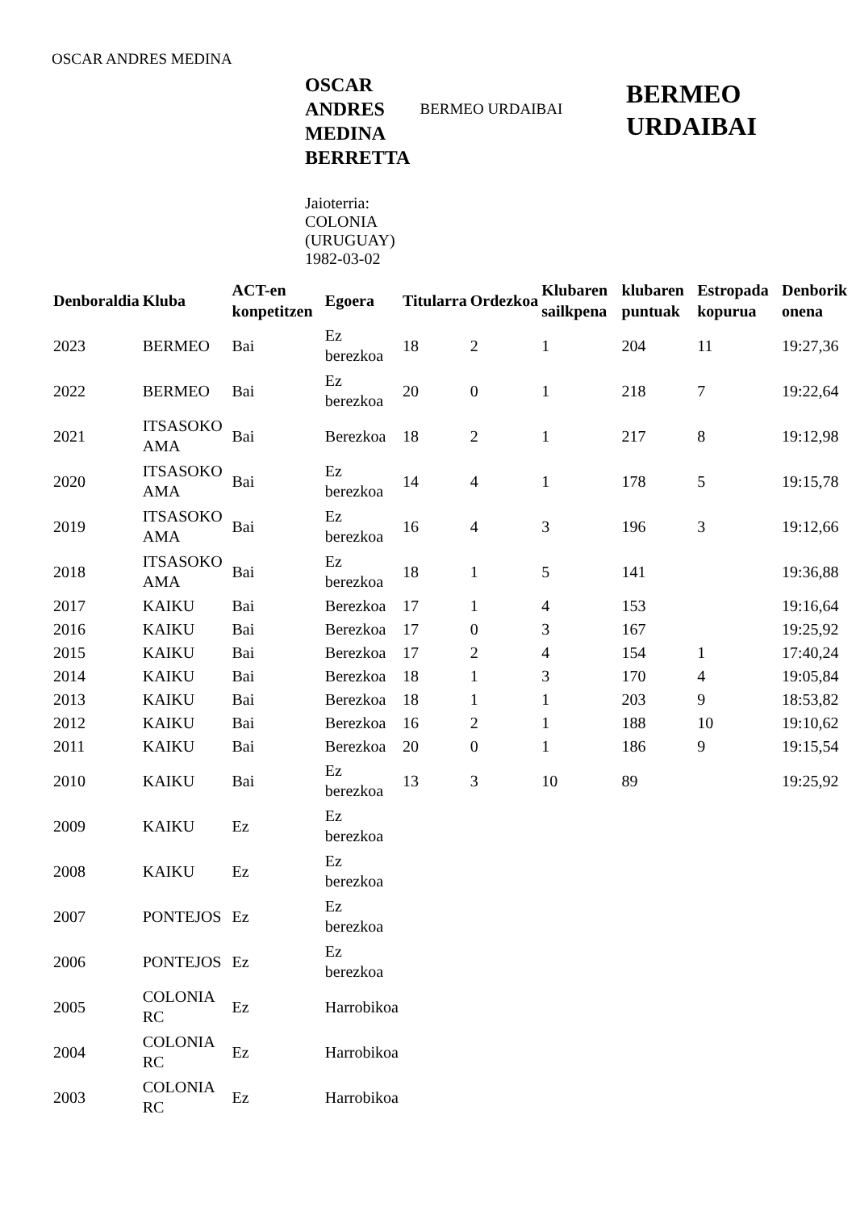OSCAR ANDRES MEDINA
OSCAR ANDRES MEDINA BERRETTA
Jaioterria: COLONIA (URUGUAY) 1982-03-02
BERMEO URDAIBAI
BERMEO URDAIBAI
| Denboraldia | Kluba | ACT-en konpetitzen | Egoera | Titularra | Ordezkoa | Klubaren sailkpena | klubaren puntuak | Estropada kopurua | Denborik onena |
| --- | --- | --- | --- | --- | --- | --- | --- | --- | --- |
| 2023 | BERMEO | Bai | Ez berezkoa | 18 | 2 | 1 | 204 | 11 | 19:27,36 |
| 2022 | BERMEO | Bai | Ez berezkoa | 20 | 0 | 1 | 218 | 7 | 19:22,64 |
| 2021 | ITSASOKO AMA | Bai | Berezkoa | 18 | 2 | 1 | 217 | 8 | 19:12,98 |
| 2020 | ITSASOKO AMA | Bai | Ez berezkoa | 14 | 4 | 1 | 178 | 5 | 19:15,78 |
| 2019 | ITSASOKO AMA | Bai | Ez berezkoa | 16 | 4 | 3 | 196 | 3 | 19:12,66 |
| 2018 | ITSASOKO AMA | Bai | Ez berezkoa | 18 | 1 | 5 | 141 | | 19:36,88 |
| 2017 | KAIKU | Bai | Berezkoa | 17 | 1 | 4 | 153 | | 19:16,64 |
| 2016 | KAIKU | Bai | Berezkoa | 17 | 0 | 3 | 167 | | 19:25,92 |
| 2015 | KAIKU | Bai | Berezkoa | 17 | 2 | 4 | 154 | 1 | 17:40,24 |
| 2014 | KAIKU | Bai | Berezkoa | 18 | 1 | 3 | 170 | 4 | 19:05,84 |
| 2013 | KAIKU | Bai | Berezkoa | 18 | 1 | 1 | 203 | 9 | 18:53,82 |
| 2012 | KAIKU | Bai | Berezkoa | 16 | 2 | 1 | 188 | 10 | 19:10,62 |
| 2011 | KAIKU | Bai | Berezkoa | 20 | 0 | 1 | 186 | 9 | 19:15,54 |
| 2010 | KAIKU | Bai | Ez berezkoa | 13 | 3 | 10 | 89 | | 19:25,92 |
| 2009 | KAIKU | Ez | Ez berezkoa | | | | | | |
| 2008 | KAIKU | Ez | Ez berezkoa | | | | | | |
| 2007 | PONTEJOS | Ez | Ez berezkoa | | | | | | |
| 2006 | PONTEJOS | Ez | Ez berezkoa | | | | | | |
| 2005 | COLONIA RC | Ez | Harrobikoa | | | | | | |
| 2004 | COLONIA RC | Ez | Harrobikoa | | | | | | |
| 2003 | COLONIA RC | Ez | Harrobikoa | | | | | | |